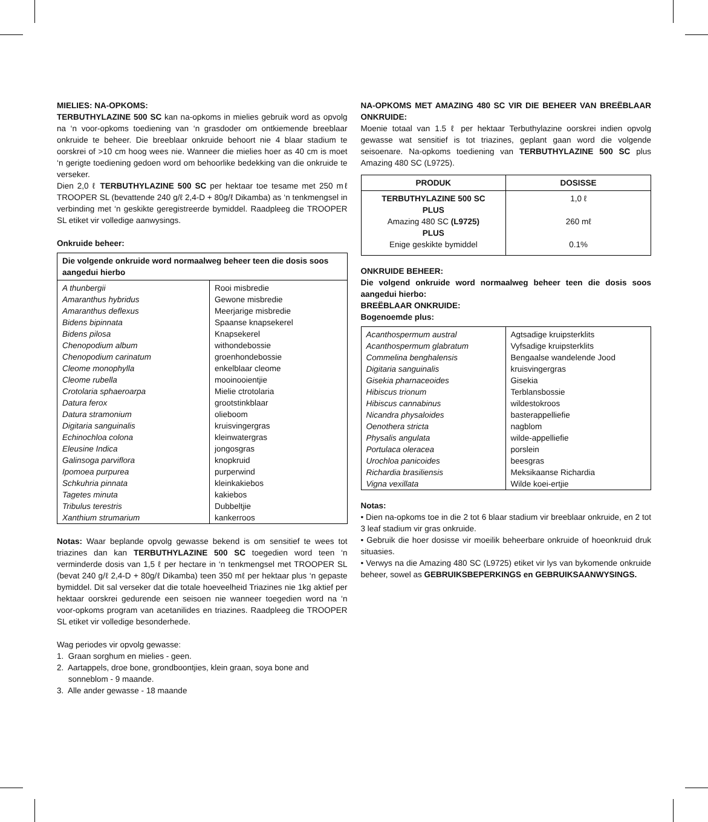MIELIES: NA-OPKOMS:
TERBUTHYLAZINE 500 SC kan na-opkoms in mielies gebruik word as opvolg na ‘n voor-opkoms toediening van ‘n grasdoder om ontkiemende breeblaar onkruide te beheer. Die breeblaar onkruide behoort nie 4 blaar stadium te oorskrei of >10 cm hoog wees nie. Wanneer die mielies hoer as 40 cm is moet ‘n gerigte toediening gedoen word om behoorlike bedekking van die onkruide te verseker.
Dien 2,0 ℓ TERBUTHYLAZINE 500 SC per hektaar toe tesame met 250 mℓ TROOPER SL (bevattende 240 g/ℓ 2,4-D + 80g/ℓ Dikamba) as ‘n tenkmengsel in verbinding met ‘n geskikte geregistreerde bymiddel. Raadpleeg die TROOPER SL etiket vir volledige aanwysings.
Onkruide beheer:
| Die volgende onkruide word normaalweg beheer teen die dosis soos aangedui hierbo | |
| --- | --- |
| A thunbergii Amaranthus hybridus Amaranthus deflexus Bidens bipinnata Bidens pilosa Chenopodium album Chenopodium carinatum Cleome monophylla Cleome rubella Crotolaria sphaeroarpa Datura ferox Datura stramonium Digitaria sanguinalis Echinochloa colona Eleusine Indica Galinsoga parviflora Ipomoea purpurea Schkuhria pinnata Tagetes minuta Tribulus terestris Xanthium strumarium | Rooi misbredie Gewone misbredie Meerjarige misbredie Spaanse knapsekerel Knapsekerel withondebossie groenhondebossie enkelblaar cleome mooinooientjie Mielie ctrotolaria grootstinkblaar olieboom kruisvingergras kleinwatergras jongosgras knopkruid purperwind kleinkakiebos kakiebos Dubbeltjie kankerroos |
Notas: Waar beplande opvolg gewasse bekend is om sensitief te wees tot triazines dan kan TERBUTHYLAZINE 500 SC toegedien word teen ‘n verminderde dosis van 1,5 ℓ per hectare in ‘n tenkmengsel met TROOPER SL (bevat 240 g/ℓ 2,4-D + 80g/ℓ Dikamba) teen 350 mℓ per hektaar plus ‘n gepaste bymiddel. Dit sal verseker dat die totale hoeveelheid Triazines nie 1kg aktief per hektaar oorskrei gedurende een seisoen nie wanneer toegedien word na ‘n voor-opkoms program van acetanilides en triazines. Raadpleeg die TROOPER SL etiket vir volledige besonderhede.
Wag periodes vir opvolg gewasse:
1. Graan sorghum en mielies - geen.
2. Aartappels, droe bone, grondboontjies, klein graan, soya bone and
sonneblom - 9 maande.
3. Alle ander gewasse - 18 maande
NA-OPKOMS MET AMAZING 480 SC VIR DIE BEHEER VAN BREËBLAAR ONKRUIDE:
Moenie totaal van 1.5 ℓ per hektaar Terbuthylazine oorskrei indien opvolg gewasse wat sensitief is tot triazines, geplant gaan word die volgende seisoenare. Na-opkoms toediening van TERBUTHYLAZINE 500 SC plus Amazing 480 SC (L9725).
| PRODUK | DOSISSE |
| --- | --- |
| TERBUTHYLAZINE 500 SC PLUS Amazing 480 SC (L9725) PLUS Enige geskikte bymiddel | 1,0 ℓ 260 mℓ 0.1% |
ONKRUIDE BEHEER:
Die volgend onkruide word normaalweg beheer teen die dosis soos aangedui hierbo:
BREËBLAAR ONKRUIDE:
Bogenoemde plus:
| Acanthospermum austral Acanthospermum glabratum Commelina benghalensis Digitaria sanguinalis Gisekia pharnaceoides Hibiscus trionum Hibiscus cannabinus Nicandra physaloides Oenothera stricta Physalis angulata Portulaca oleracea Urochloa panicoides Richardia brasiliensis Vigna vexillata | Agtsadige kruipsterklits Vyfsadige kruipsterklits Bengaalse wandelende Jood kruisvingergras Gisekia Terblansbossie wildestokroos basterappelliefie nagblom wilde-appelliefie porslein beesgras Meksikaanse Richardia Wilde koei-ertjie |
Notas:
• Dien na-opkoms toe in die 2 tot 6 blaar stadium vir breeblaar onkruide, en 2 tot 3 leaf stadium vir gras onkruide.
• Gebruik die hoer dosisse vir moeilik beheerbare onkruide of hoeonkruid druk situasies.
• Verwys na die Amazing 480 SC (L9725) etiket vir lys van bykomende onkruide beheer, sowel as GEBRUIKSBEPERKINGS en GEBRUIKSAANWYSINGS.